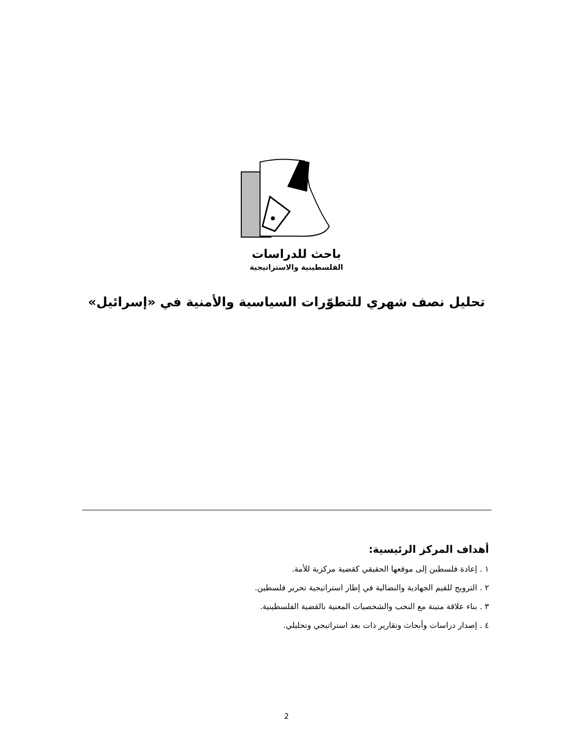باحث للدراسات
الفلسطينية والاستراتيجية
تحليل نصف شهري للتطوّرات السياسية والأمنية في «إسرائيل»
أهداف المركز الرئيسية:
١ . إعادة فلسطين إلى موقعها الحقيقي كقضية مركزية للأمة.
٢ . الترويج للقيم الجهادية والنضالية في إطار استراتيجية تحرير فلسطين.
٣ . بناء علاقة متينة مع النخب والشخصيات المعنية بالقضية الفلسطينية.
٤ . إصدار دراسات وأبحاث وتقارير ذات بعد استراتيجي وتحليلي.
2